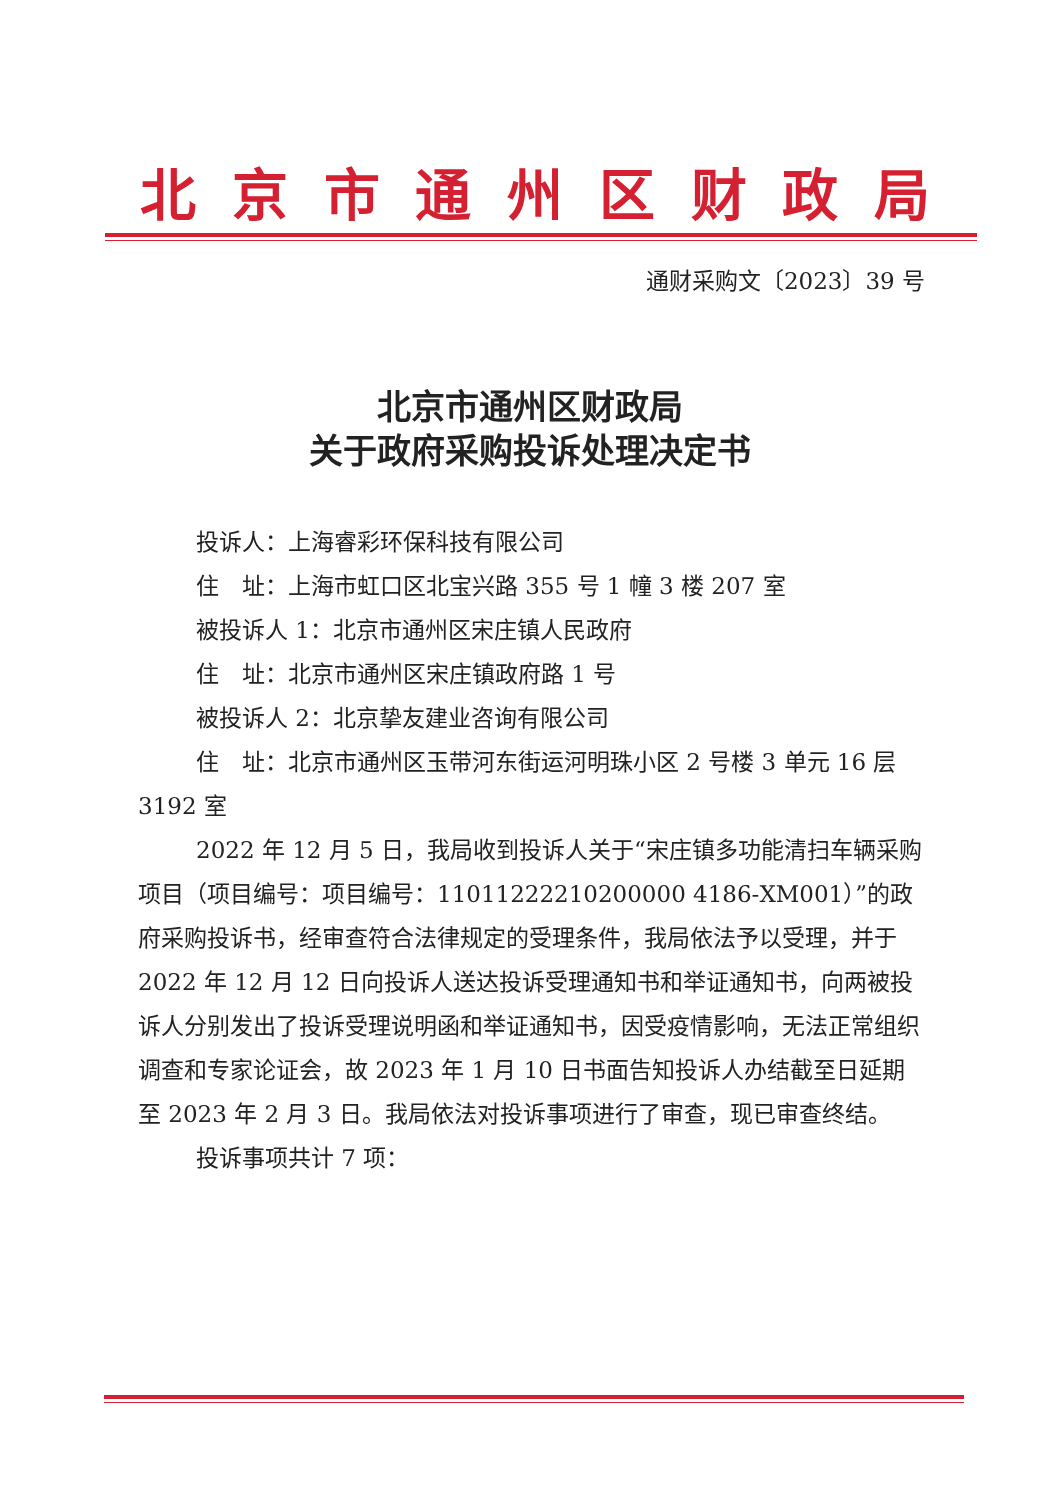北京市通州区财政局
通财采购文〔2023〕39 号
北京市通州区财政局
关于政府采购投诉处理决定书
投诉人：上海睿彩环保科技有限公司
住　址：上海市虹口区北宝兴路 355 号 1 幢 3 楼 207 室
被投诉人 1：北京市通州区宋庄镇人民政府
住　址：北京市通州区宋庄镇政府路 1 号
被投诉人 2：北京挚友建业咨询有限公司
住　址：北京市通州区玉带河东街运河明珠小区 2 号楼 3 单元 16 层 3192 室
2022 年 12 月 5 日，我局收到投诉人关于“宋庄镇多功能清扫车辆采购项目（项目编号：项目编号：11011222210200000 4186-XM001）”的政府采购投诉书，经审查符合法律规定的受理条件，我局依法予以受理，并于 2022 年 12 月 12 日向投诉人送达投诉受理通知书和举证通知书，向两被投诉人分别发出了投诉受理说明函和举证通知书，因受疫情影响，无法正常组织调查和专家论证会，故 2023 年 1 月 10 日书面告知投诉人办结截至日延期至 2023 年 2 月 3 日。我局依法对投诉事项进行了审查，现已审查终结。
投诉事项共计 7 项：